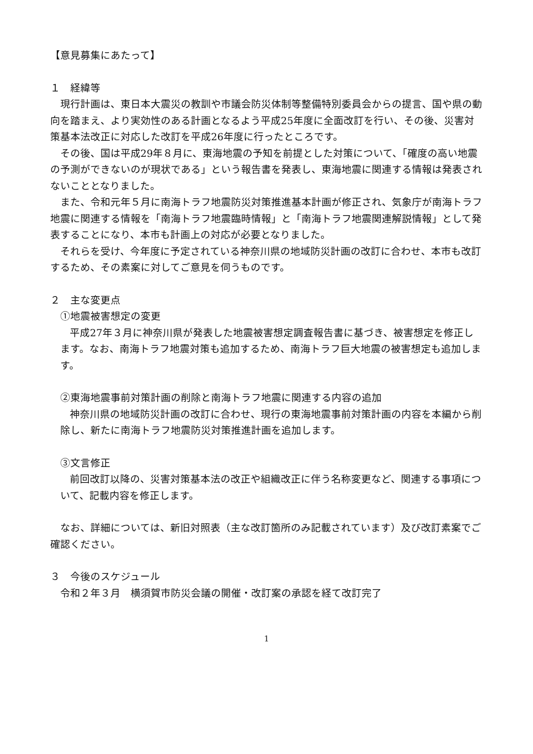【意見募集にあたって】
１　経緯等
現行計画は、東日本大震災の教訓や市議会防災体制等整備特別委員会からの提言、国や県の動向を踏まえ、より実効性のある計画となるよう平成25年度に全面改訂を行い、その後、災害対策基本法改正に対応した改訂を平成26年度に行ったところです。
その後、国は平成29年８月に、東海地震の予知を前提とした対策について、「確度の高い地震の予測ができないのが現状である」という報告書を発表し、東海地震に関連する情報は発表されないこととなりました。
また、令和元年５月に南海トラフ地震防災対策推進基本計画が修正され、気象庁が南海トラフ地震に関連する情報を「南海トラフ地震臨時情報」と「南海トラフ地震関連解説情報」として発表することになり、本市も計画上の対応が必要となりました。
それらを受け、今年度に予定されている神奈川県の地域防災計画の改訂に合わせ、本市も改訂するため、その素案に対してご意見を伺うものです。
２　主な変更点
①地震被害想定の変更
平成27年３月に神奈川県が発表した地震被害想定調査報告書に基づき、被害想定を修正します。なお、南海トラフ地震対策も追加するため、南海トラフ巨大地震の被害想定も追加します。
②東海地震事前対策計画の削除と南海トラフ地震に関連する内容の追加
神奈川県の地域防災計画の改訂に合わせ、現行の東海地震事前対策計画の内容を本編から削除し、新たに南海トラフ地震防災対策推進計画を追加します。
③文言修正
前回改訂以降の、災害対策基本法の改正や組織改正に伴う名称変更など、関連する事項について、記載内容を修正します。
なお、詳細については、新旧対照表（主な改訂箇所のみ記載されています）及び改訂素案でご確認ください。
３　今後のスケジュール
令和２年３月　横須賀市防災会議の開催・改訂案の承認を経て改訂完了
1